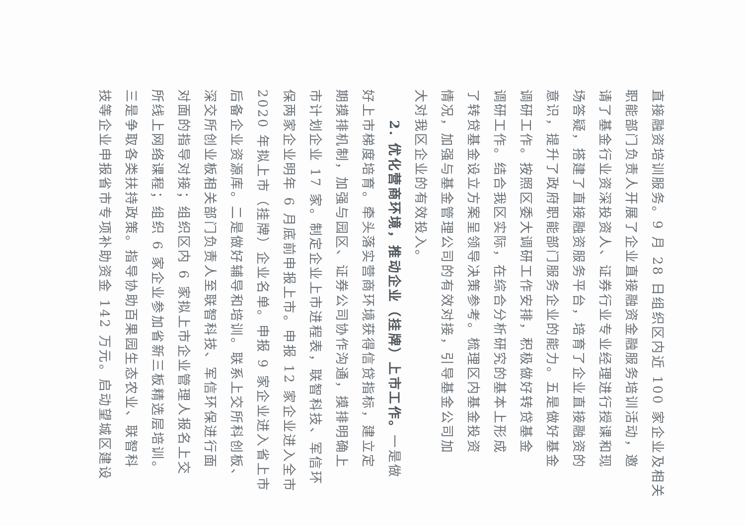直接融资培训服务。9 月 28 日组织区内近 100 家企业及相关
职能部门负责人开展了企业直接融资金融服务培训活动，邀
请了基金行业资深投资人、证券行业专业经理进行授课和现
场答疑，搭建了直接融资服务平台，培育了企业直接融资的
意识，提升了政府职能部门服务企业的能力。五是做好基金
调研工作。按照区委大调研工作安排，积极做好转贷基金
调研工作。结合我区实际，在综合分析研究的基本上形成
了转贷基金设立方案呈领导决策参考。梳理区内基金投资
情况，加强与基金管理公司的有效对接，引导基金公司加
大对我区企业的有效投入。
2. 优化营商环境，推动企业（挂牌）上市工作。一是做
好上市梯度培育。牵头落实营商环境获得信贷指标，建立定
期摸排机制，加强与园区、证券公司协作沟通，摸排明确上
市计划企业 17 家。制定企业上市进程表，联智科技、军信环
保两家企业明年 6 月底前申报上市。申报 12 家企业进入全市
2020 年拟上市（挂牌）企业名单。申报 9 家企业进入省上市
后备企业资源库。二是做好辅导和培训。联系上交所科创板、
深交所创业板相关部门负责人至联智科技、军信环保进行面
对面的指导对接；组织区内 6 家拟上市企业管理人报名上交
所线上网络课程；组织 6 家企业参加省新三板精选层培训。
三是争取各类扶持政策。指导协助百果园生态农业、联智科
技等企业申报省市专项补助资金 142 万元。启动望城区建设